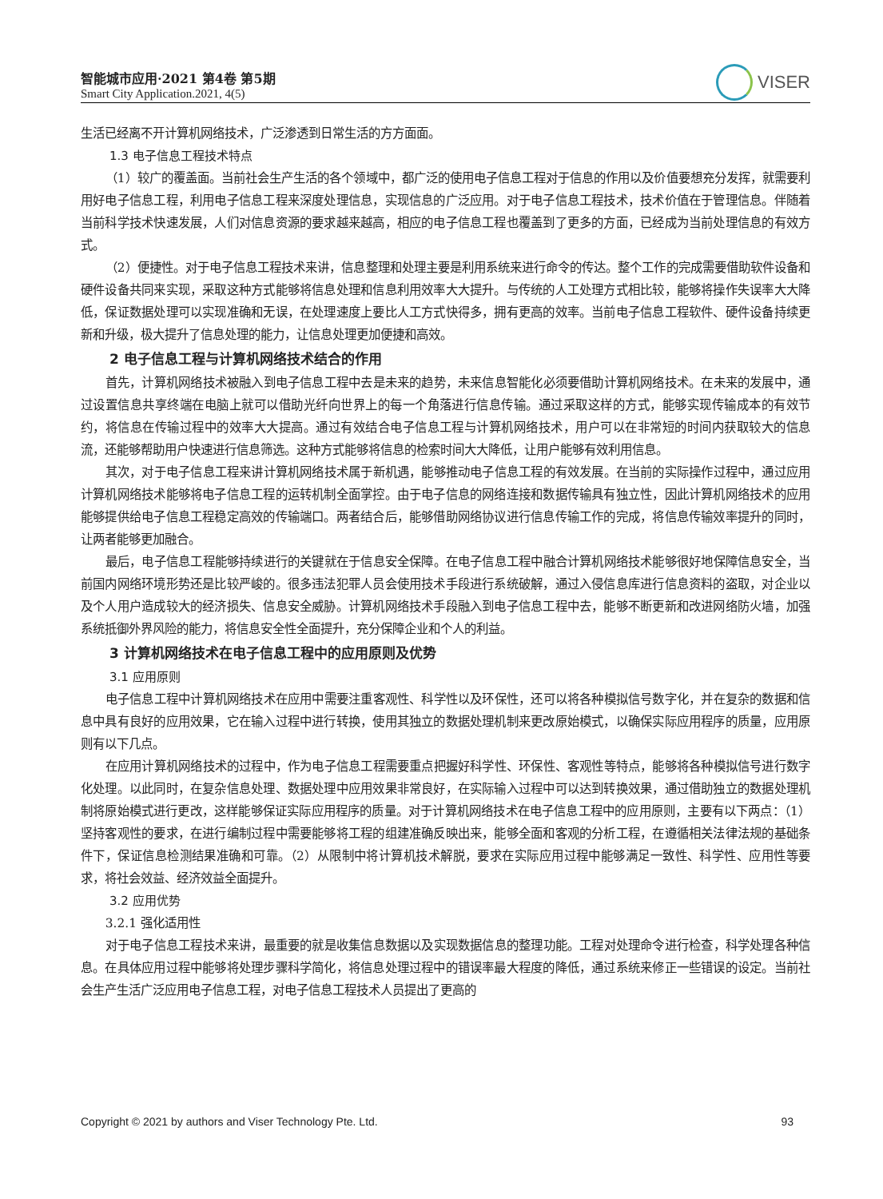智能城市应用·2021 第4卷 第5期
Smart City Application.2021, 4(5)
VISER
生活已经离不开计算机网络技术，广泛渗透到日常生活的方方面面。
1.3 电子信息工程技术特点
（1）较广的覆盖面。当前社会生产生活的各个领域中，都广泛的使用电子信息工程对于信息的作用以及价值要想充分发挥，就需要利用好电子信息工程，利用电子信息工程来深度处理信息，实现信息的广泛应用。对于电子信息工程技术，技术价值在于管理信息。伴随着当前科学技术快速发展，人们对信息资源的要求越来越高，相应的电子信息工程也覆盖到了更多的方面，已经成为当前处理信息的有效方式。
（2）便捷性。对于电子信息工程技术来讲，信息整理和处理主要是利用系统来进行命令的传达。整个工作的完成需要借助软件设备和硬件设备共同来实现，采取这种方式能够将信息处理和信息利用效率大大提升。与传统的人工处理方式相比较，能够将操作失误率大大降低，保证数据处理可以实现准确和无误，在处理速度上要比人工方式快得多，拥有更高的效率。当前电子信息工程软件、硬件设备持续更新和升级，极大提升了信息处理的能力，让信息处理更加便捷和高效。
2 电子信息工程与计算机网络技术结合的作用
首先，计算机网络技术被融入到电子信息工程中去是未来的趋势，未来信息智能化必须要借助计算机网络技术。在未来的发展中，通过设置信息共享终端在电脑上就可以借助光纤向世界上的每一个角落进行信息传输。通过采取这样的方式，能够实现传输成本的有效节约，将信息在传输过程中的效率大大提高。通过有效结合电子信息工程与计算机网络技术，用户可以在非常短的时间内获取较大的信息流，还能够帮助用户快速进行信息筛选。这种方式能够将信息的检索时间大大降低，让用户能够有效利用信息。
其次，对于电子信息工程来讲计算机网络技术属于新机遇，能够推动电子信息工程的有效发展。在当前的实际操作过程中，通过应用计算机网络技术能够将电子信息工程的运转机制全面掌控。由于电子信息的网络连接和数据传输具有独立性，因此计算机网络技术的应用能够提供给电子信息工程稳定高效的传输端口。两者结合后，能够借助网络协议进行信息传输工作的完成，将信息传输效率提升的同时，让两者能够更加融合。
最后，电子信息工程能够持续进行的关键就在于信息安全保障。在电子信息工程中融合计算机网络技术能够很好地保障信息安全，当前国内网络环境形势还是比较严峻的。很多违法犯罪人员会使用技术手段进行系统破解，通过入侵信息库进行信息资料的盗取，对企业以及个人用户造成较大的经济损失、信息安全威胁。计算机网络技术手段融入到电子信息工程中去，能够不断更新和改进网络防火墙，加强系统抵御外界风险的能力，将信息安全性全面提升，充分保障企业和个人的利益。
3 计算机网络技术在电子信息工程中的应用原则及优势
3.1 应用原则
电子信息工程中计算机网络技术在应用中需要注重客观性、科学性以及环保性，还可以将各种模拟信号数字化，并在复杂的数据和信息中具有良好的应用效果，它在输入过程中进行转换，使用其独立的数据处理机制来更改原始模式，以确保实际应用程序的质量，应用原则有以下几点。
在应用计算机网络技术的过程中，作为电子信息工程需要重点把握好科学性、环保性、客观性等特点，能够将各种模拟信号进行数字化处理。以此同时，在复杂信息处理、数据处理中应用效果非常良好，在实际输入过程中可以达到转换效果，通过借助独立的数据处理机制将原始模式进行更改，这样能够保证实际应用程序的质量。对于计算机网络技术在电子信息工程中的应用原则，主要有以下两点：（1）坚持客观性的要求，在进行编制过程中需要能够将工程的组建准确反映出来，能够全面和客观的分析工程，在遵循相关法律法规的基础条件下，保证信息检测结果准确和可靠。（2）从限制中将计算机技术解脱，要求在实际应用过程中能够满足一致性、科学性、应用性等要求，将社会效益、经济效益全面提升。
3.2 应用优势
3.2.1 强化适用性
对于电子信息工程技术来讲，最重要的就是收集信息数据以及实现数据信息的整理功能。工程对处理命令进行检查，科学处理各种信息。在具体应用过程中能够将处理步骤科学简化，将信息处理过程中的错误率最大程度的降低，通过系统来修正一些错误的设定。当前社会生产生活广泛应用电子信息工程，对电子信息工程技术人员提出了更高的
Copyright © 2021 by authors and Viser Technology Pte. Ltd. 93